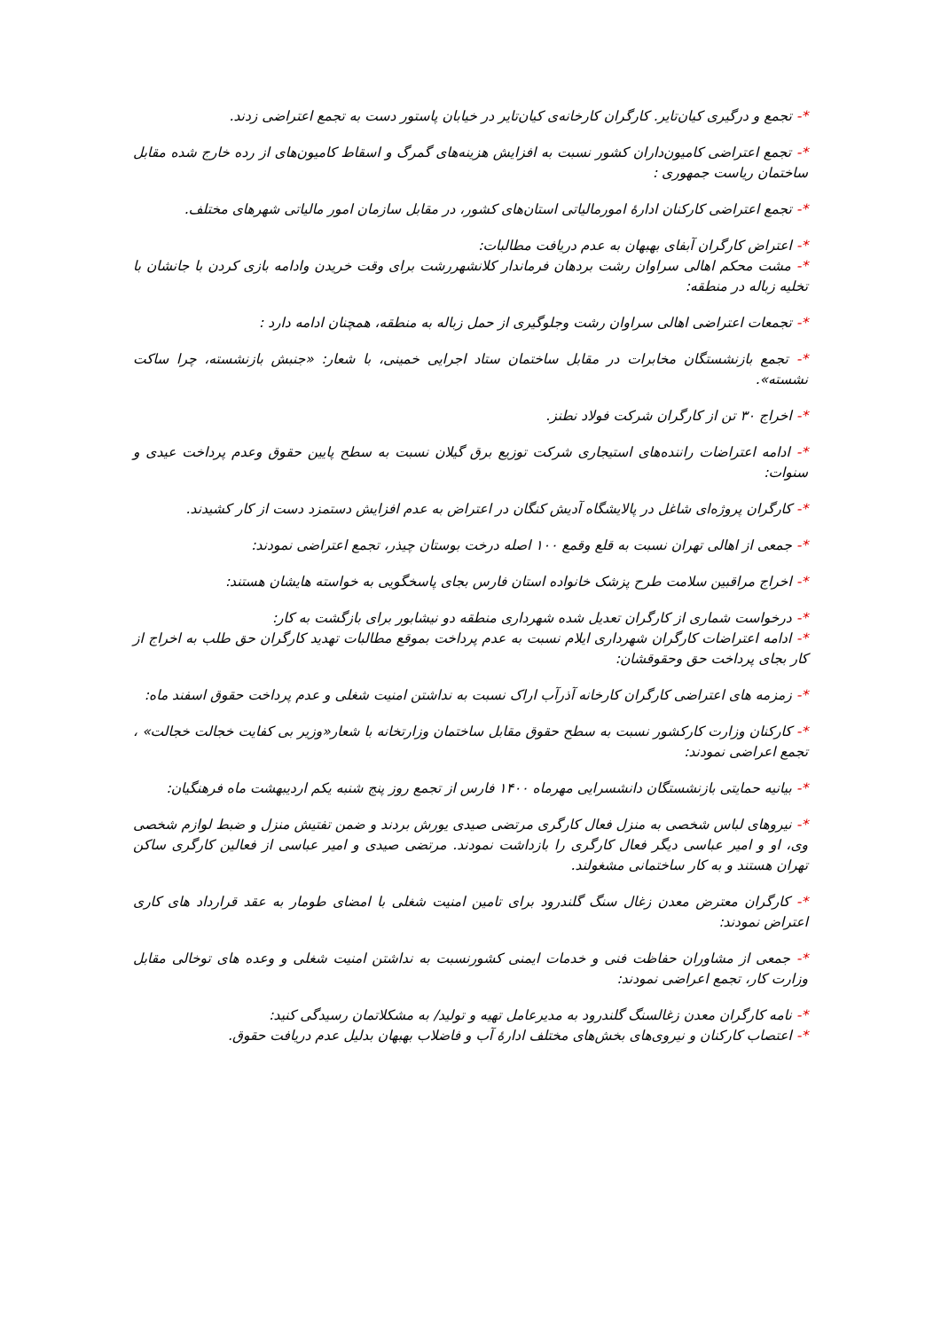*- تجمع و درگیری کیان‌تایر. کارگران کارخانه‌ی کیان‌تایر در خیابان پاستور دست به تجمع اعتراضی زدند.
*- تجمع اعتراضی کامیون‌داران کشور نسبت به افزایش هزینه‌های گمرگ و اسقاط کامیون‌های از رده خارج شده مقابل ساختمان ریاست جمهوری :
*- تجمع اعتراضی کارکنان ادارهٔ امورمالیاتی استان‌های کشور، در مقابل سازمان امور مالیاتی شهرهای مختلف.
*- اعتراض کارگران آبفای بهبهان به عدم دریافت مطالبات:
*- مشت محکم اهالی سراوان رشت بردهان فرماندار کلانشهررشت برای وقت خریدن وادامه بازی کردن با جانشان با تخلیه زباله در منطقه:
*- تجمعات اعتراضی اهالی سراوان رشت وجلوگیری از حمل زباله به منطقه، همچنان ادامه دارد :
*- تجمع بازنشستگان مخابرات در مقابل ساختمان ستاد اجرایی خمینی، با شعار: «جنبش بازنشسته، چرا ساکت نشسته».
*- اخراج ۳۰ تن از کارگران شرکت فولاد نطنز.
*- ادامه اعتراضات رانندە‌های استیجاری شرکت توزیع برق گیلان نسبت به سطح پایین حقوق وعدم پرداخت عیدی و سنوات:
*- کارگران پروژه‌ای شاغل در پالایشگاه آدیش کنگان در اعتراض به عدم افزایش دستمزد دست از کار کشیدند.
*- جمعی از اهالی تهران نسبت به قلع وقمع ۱۰۰ اصله درخت بوستان چیذر، تجمع اعتراضی نمودند:
*- اخراج مراقبین سلامت طرح پزشک خانواده استان فارس بجای پاسخگویی به خواسته هایشان هستند:
*- درخواست شماری از کارگران تعدیل شده شهرداری منطقه دو نیشابور برای بازگشت به کار:
*- ادامه اعتراضات کارگران شهرداری ایلام نسبت به عدم پرداخت بموقع مطالبات تهدید کارگران حق طلب به اخراج از کار بجای پرداخت حق وحقوقشان:
*- زمزمه های اعتراضی کارگران کارخانه آذرآب اراک نسبت به نداشتن امنیت شغلی و عدم پرداخت حقوق اسفند ماه:
*- کارکنان وزارت کارکشور نسبت به سطح حقوق مقابل ساختمان وزارتخانه با شعار«وزیر بی کفایت خجالت خجالت» ، تجمع اعراضی نمودند:
*- بیانیه حمایتی بازنشستگان دانشسرایی مهرماه ۱۴۰۰ فارس از تجمع روز پنج شنبه یکم اردیبهشت ماه فرهنگیان:
*- نیروهای لباس شخصی به منزل فعال کارگری مرتضی صیدی یورش بردند و ضمن تفتیش منزل و ضبط لوازم شخصی وی، او و امیر عباسی دیگر فعال کارگری را بازداشت نمودند. مرتضی صیدی و امیر عباسی از فعالین کارگری ساکن تهران هستند و به کار ساختمانی مشغولند.
*- کارگران معترض معدن زغال سنگ گلندرود برای تامین امنیت شغلی با امضای طومار به عقد قرارداد های کاری اعتراض نمودند:
*- جمعی از مشاوران حفاظت فنی و خدمات ایمنی کشورنسبت به نداشتن امنیت شغلی و وعده های توخالی مقابل وزارت کار، تجمع اعراضی نمودند:
*- نامه کارگران معدن زغالسنگ گلندرود به مدیرعامل تهیه و تولید/ به مشکلاتمان رسیدگی کنید:
*- اعتصاب کارکنان و نیروی‌های بخش‌های مختلف ادارهٔ آب و فاضلاب بهبهان بدلیل عدم دریافت حقوق.